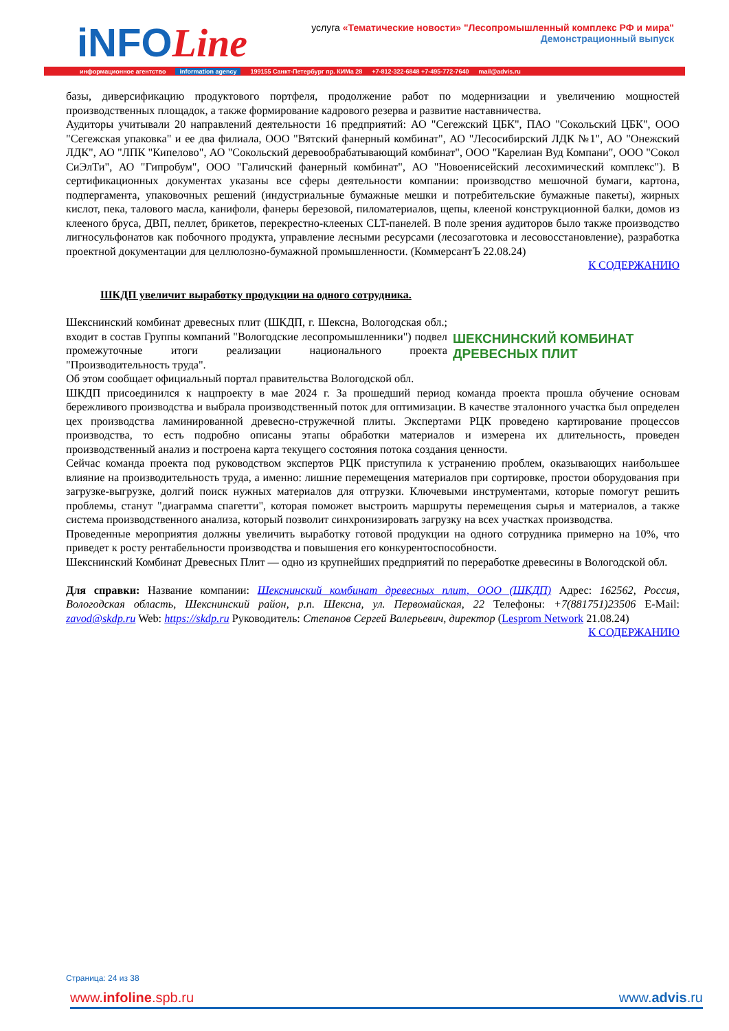iNFOLine
услуга «Тематические новости» "Лесопромышленный комплекс РФ и мира"
Демонстрационный выпуск
информационное агентство information agency 199155 Санкт-Петербург пр. КИМа 28 +7-812-322-6848 +7-495-772-7640 mail@advis.ru
базы, диверсификацию продуктового портфеля, продолжение работ по модернизации и увеличению мощностей производственных площадок, а также формирование кадрового резерва и развитие наставничества.
Аудиторы учитывали 20 направлений деятельности 16 предприятий: АО "Сегежский ЦБК", ПАО "Сокольский ЦБК", ООО "Сегежская упаковка" и ее два филиала, ООО "Вятский фанерный комбинат", АО "Лесосибирский ЛДК №1", АО "Онежский ЛДК", АО "ЛПК "Кипелово", АО "Сокольский деревообрабатывающий комбинат", ООО "Карелиан Вуд Компани", ООО "Сокол СиЭлТи", АО "Гипробум", ООО "Галичский фанерный комбинат", АО "Новоенисейский лесохимический комплекс"). В сертификационных документах указаны все сферы деятельности компании: производство мешочной бумаги, картона, подпергамента, упаковочных решений (индустриальные бумажные мешки и потребительские бумажные пакеты), жирных кислот, пека, талового масла, канифоли, фанеры березовой, пиломатериалов, щепы, клееной конструкционной балки, домов из клееного бруса, ДВП, пеллет, брикетов, перекрестно-клееных CLT-панелей. В поле зрения аудиторов было также производство лигносульфонатов как побочного продукта, управление лесными ресурсами (лесозаготовка и лесовосстановление), разработка проектной документации для целлюлозно-бумажной промышленности. (КоммерсантЪ 22.08.24)
К СОДЕРЖАНИЮ
ШКДП увеличит выработку продукции на одного сотрудника.
ШЕКСНИНСКИЙ КОМБИНАТ
ДРЕВЕСНЫХ ПЛИТ
Шекснинский комбинат древесных плит (ШКДП, г. Шексна, Вологодская обл.; входит в состав Группы компаний "Вологодские лесопромышленники") подвел промежуточные итоги реализации национального проекта "Производительность труда".
Об этом сообщает официальный портал правительства Вологодской обл.
ШКДП присоединился к нацпроекту в мае 2024 г. За прошедший период команда проекта прошла обучение основам бережливого производства и выбрала производственный поток для оптимизации. В качестве эталонного участка был определен цех производства ламинированной древесно-стружечной плиты. Экспертами РЦК проведено картирование процессов производства, то есть подробно описаны этапы обработки материалов и измерена их длительность, проведен производственный анализ и построена карта текущего состояния потока создания ценности.
Сейчас команда проекта под руководством экспертов РЦК приступила к устранению проблем, оказывающих наибольшее влияние на производительность труда, а именно: лишние перемещения материалов при сортировке, простои оборудования при загрузке-выгрузке, долгий поиск нужных материалов для отгрузки. Ключевыми инструментами, которые помогут решить проблемы, станут "диаграмма спагетти", которая поможет выстроить маршруты перемещения сырья и материалов, а также система производственного анализа, который позволит синхронизировать загрузку на всех участках производства.
Проведенные мероприятия должны увеличить выработку готовой продукции на одного сотрудника примерно на 10%, что приведет к росту рентабельности производства и повышения его конкурентоспособности.
Шекснинский Комбинат Древесных Плит — одно из крупнейших предприятий по переработке древесины в Вологодской обл.
Для справки: Название компании: Шекснинский комбинат древесных плит, ООО (ШКДП) Адрес: 162562, Россия, Вологодская область, Шекснинский район, р.п. Шексна, ул. Первомайская, 22 Телефоны: +7(881751)23506 E-Mail: zavod@skdp.ru Web: https://skdp.ru Руководитель: Степанов Сергей Валерьевич, директор (Lesprom Network 21.08.24)
К СОДЕРЖАНИЮ
Страница: 24 из 38
www.infoline.spb.ru www.advis.ru